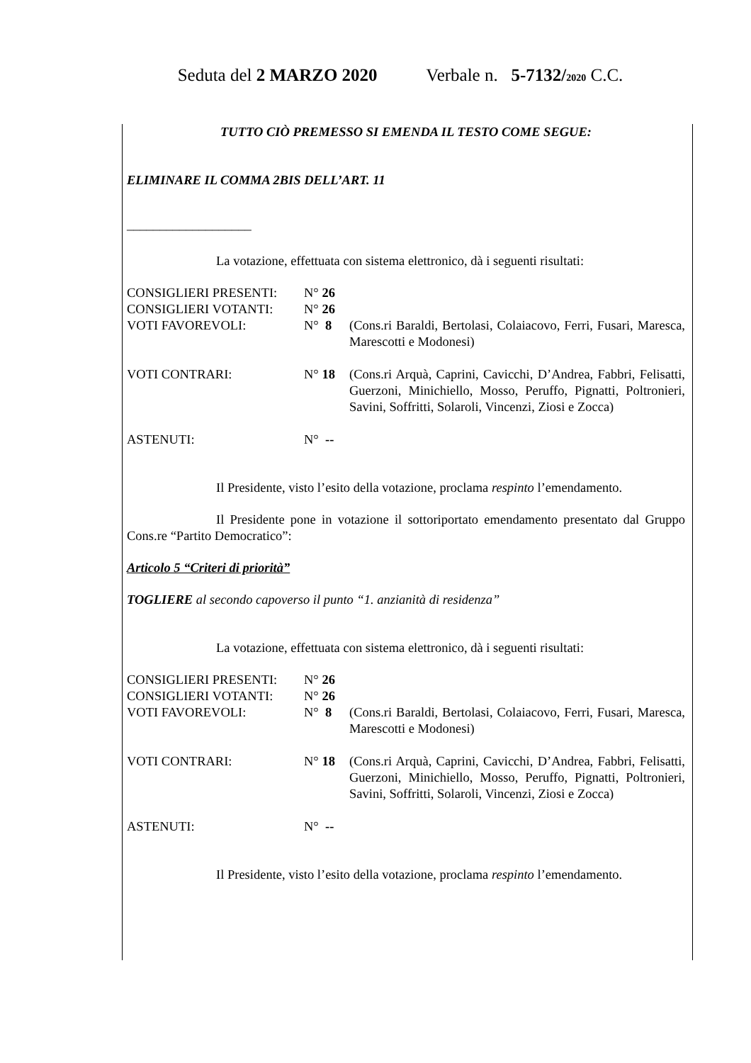Seduta del 2 MARZO 2020 Verbale n. 5-7132/2020 C.C.
TUTTO CIÒ PREMESSO SI EMENDA IL TESTO COME SEGUE:
ELIMINARE IL COMMA 2BIS DELL’ART. 11
___________________
La votazione, effettuata con sistema elettronico, dà i seguenti risultati:
| CONSIGLIERI PRESENTI: | N° 26 | |
| CONSIGLIERI VOTANTI: | N° 26 | |
| VOTI FAVOREVOLI: | N° 8 | (Cons.ri Baraldi, Bertolasi, Colaiacovo, Ferri, Fusari, Maresca, Marescotti e Modonesi) |
| VOTI CONTRARI: | N° 18 | (Cons.ri Arquà, Caprini, Cavicchi, D’Andrea, Fabbri, Felisatti, Guerzoni, Minichiello, Mosso, Peruffo, Pignatti, Poltronieri, Savini, Soffritti, Solaroli, Vincenzi, Ziosi e Zocca) |
| ASTENUTI: | N° -- | |
Il Presidente, visto l’esito della votazione, proclama respinto l’emendamento.
Il Presidente pone in votazione il sottoriportato emendamento presentato dal Gruppo Cons.re “Partito Democratico”:
Articolo 5 “Criteri di priorità”
TOGLIERE al secondo capoverso il punto “1. anzianità di residenza”
La votazione, effettuata con sistema elettronico, dà i seguenti risultati:
| CONSIGLIERI PRESENTI: | N° 26 | |
| CONSIGLIERI VOTANTI: | N° 26 | |
| VOTI FAVOREVOLI: | N° 8 | (Cons.ri Baraldi, Bertolasi, Colaiacovo, Ferri, Fusari, Maresca, Marescotti e Modonesi) |
| VOTI CONTRARI: | N° 18 | (Cons.ri Arquà, Caprini, Cavicchi, D’Andrea, Fabbri, Felisatti, Guerzoni, Minichiello, Mosso, Peruffo, Pignatti, Poltronieri, Savini, Soffritti, Solaroli, Vincenzi, Ziosi e Zocca) |
| ASTENUTI: | N° -- | |
Il Presidente, visto l’esito della votazione, proclama respinto l’emendamento.